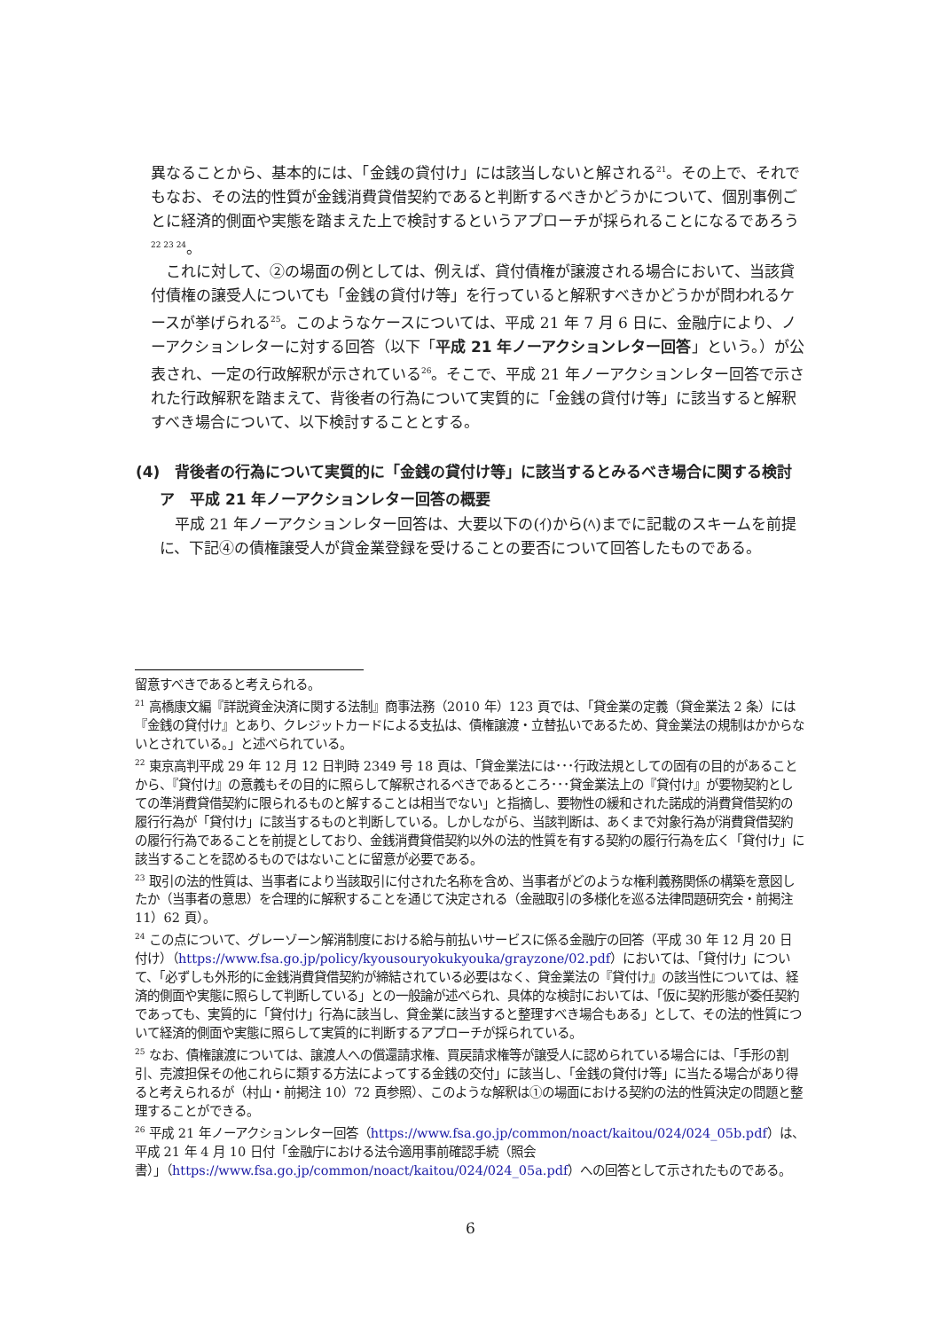異なることから、基本的には、「金銭の貸付け」には該当しないと解される<sup>21</sup>。その上で、それでもなお、その法的性質が金銭消費貸借契約であると判断するべきかどうかについて、個別事例ごとに経済的側面や実態を踏まえた上で検討するというアプローチが採られることになるであろう<sup>22 23 24</sup>。
これに対して、②の場面の例としては、例えば、貸付債権が譲渡される場合において、当該貸付債権の譲受人についても「金銭の貸付け等」を行っていると解釈すべきかどうかが問われるケースが挙げられる<sup>25</sup>。このようなケースについては、平成 21 年 7 月 6 日に、金融庁により、ノーアクションレターに対する回答（以下「平成 21 年ノーアクションレター回答」という。）が公表され、一定の行政解釈が示されている<sup>26</sup>。そこで、平成 21 年ノーアクションレター回答で示された行政解釈を踏まえて、背後者の行為について実質的に「金銭の貸付け等」に該当すると解釈すべき場合について、以下検討することとする。
(4)　背後者の行為について実質的に「金銭の貸付け等」に該当するとみるべき場合に関する検討
ア　平成 21 年ノーアクションレター回答の概要
平成 21 年ノーアクションレター回答は、大要以下の(ｲ)から(ﾍ)までに記載のスキームを前提に、下記④の債権譲受人が貸金業登録を受けることの要否について回答したものである。
留意すべきであると考えられる。
<sup>21</sup> 高橋康文編『詳説資金決済に関する法制』商事法務（2010 年）123 頁では、「貸金業の定義（貸金業法 2 条）には『金銭の貸付け』とあり、クレジットカードによる支払は、債権譲渡・立替払いであるため、貸金業法の規制はかからないとされている。」と述べられている。
<sup>22</sup> 東京高判平成 29 年 12 月 12 日判時 2349 号 18 頁は、「貸金業法には･･･行政法規としての固有の目的があることから、『貸付け』の意義もその目的に照らして解釈されるべきであるところ･･･貸金業法上の『貸付け』が要物契約としての準消費貸借契約に限られるものと解することは相当でない」と指摘し、要物性の緩和された諾成的消費貸借契約の履行行為が「貸付け」に該当するものと判断している。しかしながら、当該判断は、あくまで対象行為が消費貸借契約の履行行為であることを前提としており、金銭消費貸借契約以外の法的性質を有する契約の履行行為を広く「貸付け」に該当することを認めるものではないことに留意が必要である。
<sup>23</sup> 取引の法的性質は、当事者により当該取引に付された名称を含め、当事者がどのような権利義務関係の構築を意図したか（当事者の意思）を合理的に解釈することを通じて決定される（金融取引の多様化を巡る法律問題研究会・前掲注 11）62 頁）。
<sup>24</sup> この点について、グレーゾーン解消制度における給与前払いサービスに係る金融庁の回答（平成 30 年 12 月 20 日付け）（https://www.fsa.go.jp/policy/kyousouryokukyouka/grayzone/02.pdf）においては、「貸付け」について、「必ずしも外形的に金銭消費貸借契約が締結されている必要はなく、貸金業法の『貸付け』の該当性については、経済的側面や実態に照らして判断している」との一般論が述べられ、具体的な検討においては、「仮に契約形態が委任契約であっても、実質的に「貸付け」行為に該当し、貸金業に該当すると整理すべき場合もある」として、その法的性質について経済的側面や実態に照らして実質的に判断するアプローチが採られている。
<sup>25</sup> なお、債権譲渡については、譲渡人への償還請求権、買戻請求権等が譲受人に認められている場合には、「手形の割引、売渡担保その他これらに類する方法によってする金銭の交付」に該当し、「金銭の貸付け等」に当たる場合があり得ると考えられるが（村山・前掲注 10）72 頁参照）、このような解釈は①の場面における契約の法的性質決定の問題と整理することができる。
<sup>26</sup> 平成 21 年ノーアクションレター回答（https://www.fsa.go.jp/common/noact/kaitou/024/024_05b.pdf）は、平成 21 年 4 月 10 日付「金融庁における法令適用事前確認手続（照会書）」（https://www.fsa.go.jp/common/noact/kaitou/024/024_05a.pdf）への回答として示されたものである。
6